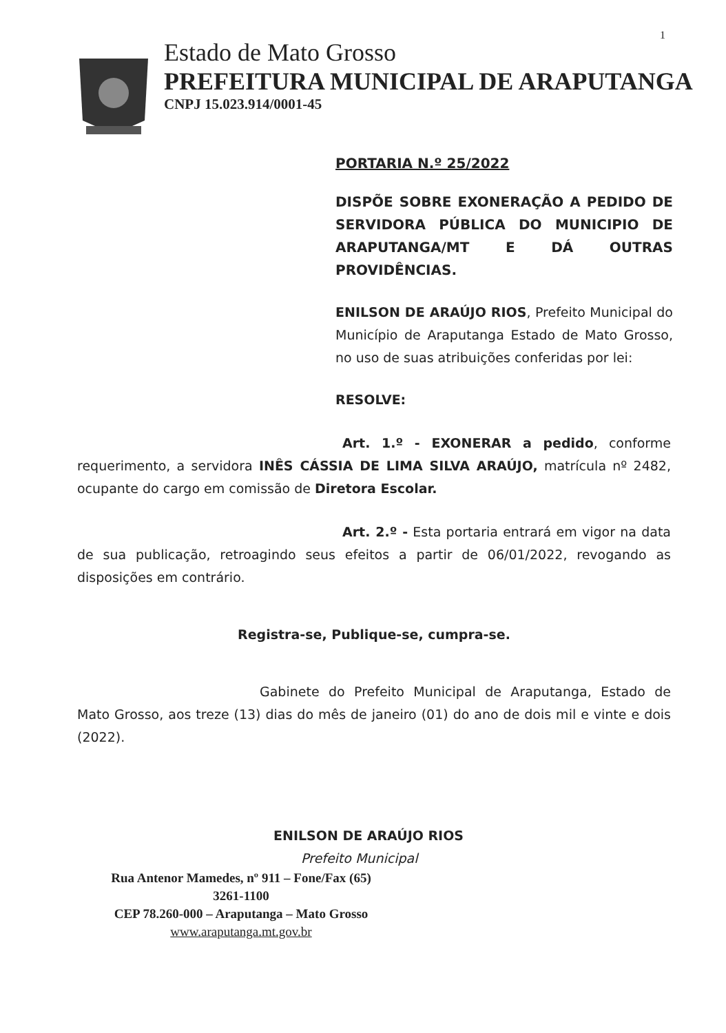1
Estado de Mato Grosso
PREFEITURA MUNICIPAL DE ARAPUTANGA
CNPJ 15.023.914/0001-45
PORTARIA N.º 25/2022
DISPÕE SOBRE EXONERAÇÃO A PEDIDO DE SERVIDORA PÚBLICA DO MUNICIPIO DE ARAPUTANGA/MT E DÁ OUTRAS PROVIDÊNCIAS.
ENILSON DE ARAÚJO RIOS, Prefeito Municipal do Município de Araputanga Estado de Mato Grosso, no uso de suas atribuições conferidas por lei:
RESOLVE:
Art. 1.º - EXONERAR a pedido, conforme requerimento, a servidora INÊS CÁSSIA DE LIMA SILVA ARAÚJO, matrícula nº 2482, ocupante do cargo em comissão de Diretora Escolar.
Art. 2.º - Esta portaria entrará em vigor na data de sua publicação, retroagindo seus efeitos a partir de 06/01/2022, revogando as disposições em contrário.
Registra-se, Publique-se, cumpra-se.
Gabinete do Prefeito Municipal de Araputanga, Estado de Mato Grosso, aos treze (13) dias do mês de janeiro (01) do ano de dois mil e vinte e dois (2022).
ENILSON DE ARAÚJO RIOS
Prefeito Municipal
Rua Antenor Mamedes, nº 911 – Fone/Fax (65) 3261-1100
CEP 78.260-000 – Araputanga – Mato Grosso
www.araputanga.mt.gov.br